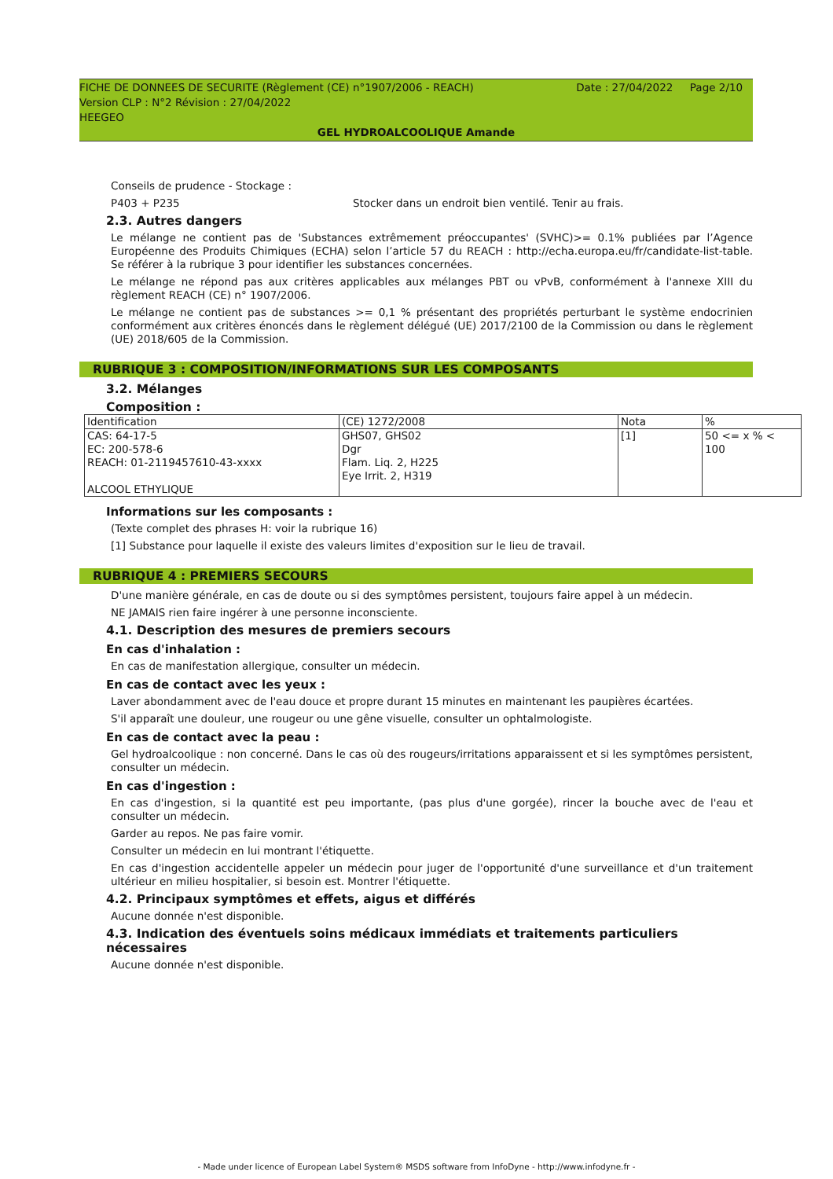FICHE DE DONNEES DE SECURITE (Règlement (CE) n°1907/2006 - REACH) Date : 27/04/2022 Page 2/10
Version CLP : N°2 Révision : 27/04/2022
HEEGEO
GEL HYDROALCOOLIQUE Amande
Conseils de prudence - Stockage :
P403 + P235 Stocker dans un endroit bien ventilé. Tenir au frais.
2.3. Autres dangers
Le mélange ne contient pas de 'Substances extrêmement préoccupantes' (SVHC)>= 0.1% publiées par l’Agence Européenne des Produits Chimiques (ECHA) selon l’article 57 du REACH : http://echa.europa.eu/fr/candidate-list-table. Se référer à la rubrique 3 pour identifier les substances concernées.
Le mélange ne répond pas aux critères applicables aux mélanges PBT ou vPvB, conformément à l'annexe XIII du règlement REACH (CE) n° 1907/2006.
Le mélange ne contient pas de substances >= 0,1 % présentant des propriétés perturbant le système endocrinien conformément aux critères énoncés dans le règlement délégué (UE) 2017/2100 de la Commission ou dans le règlement (UE) 2018/605 de la Commission.
RUBRIQUE 3 : COMPOSITION/INFORMATIONS SUR LES COMPOSANTS
3.2. Mélanges
Composition :
| Identification | (CE) 1272/2008 | Nota | % |
| CAS: 64-17-5 EC: 200-578-6 REACH: 01-2119457610-43-xxxx ALCOOL ETHYLIQUE | GHS07, GHS02 Dgr Flam. Liq. 2, H225 Eye Irrit. 2, H319 | [1] | 50 <= x % < 100 |
Informations sur les composants :
(Texte complet des phrases H: voir la rubrique 16)
[1] Substance pour laquelle il existe des valeurs limites d'exposition sur le lieu de travail.
RUBRIQUE 4 : PREMIERS SECOURS
D'une manière générale, en cas de doute ou si des symptômes persistent, toujours faire appel à un médecin.
NE JAMAIS rien faire ingérer à une personne inconsciente.
4.1. Description des mesures de premiers secours
En cas d'inhalation :
En cas de manifestation allergique, consulter un médecin.
En cas de contact avec les yeux :
Laver abondamment avec de l'eau douce et propre durant 15 minutes en maintenant les paupières écartées.
S'il apparaît une douleur, une rougeur ou une gêne visuelle, consulter un ophtalmologiste.
En cas de contact avec la peau :
Gel hydroalcoolique : non concerné. Dans le cas où des rougeurs/irritations apparaissent et si les symptômes persistent, consulter un médecin.
En cas d'ingestion :
En cas d'ingestion, si la quantité est peu importante, (pas plus d'une gorgée), rincer la bouche avec de l'eau et consulter un médecin.
Garder au repos. Ne pas faire vomir.
Consulter un médecin en lui montrant l'étiquette.
En cas d'ingestion accidentelle appeler un médecin pour juger de l'opportunité d'une surveillance et d'un traitement ultérieur en milieu hospitalier, si besoin est. Montrer l'étiquette.
4.2. Principaux symptômes et effets, aigus et différés
Aucune donnée n'est disponible.
4.3. Indication des éventuels soins médicaux immédiats et traitements particuliers nécessaires
Aucune donnée n'est disponible.
- Made under licence of European Label System® MSDS software from InfoDyne - http://www.infodyne.fr -